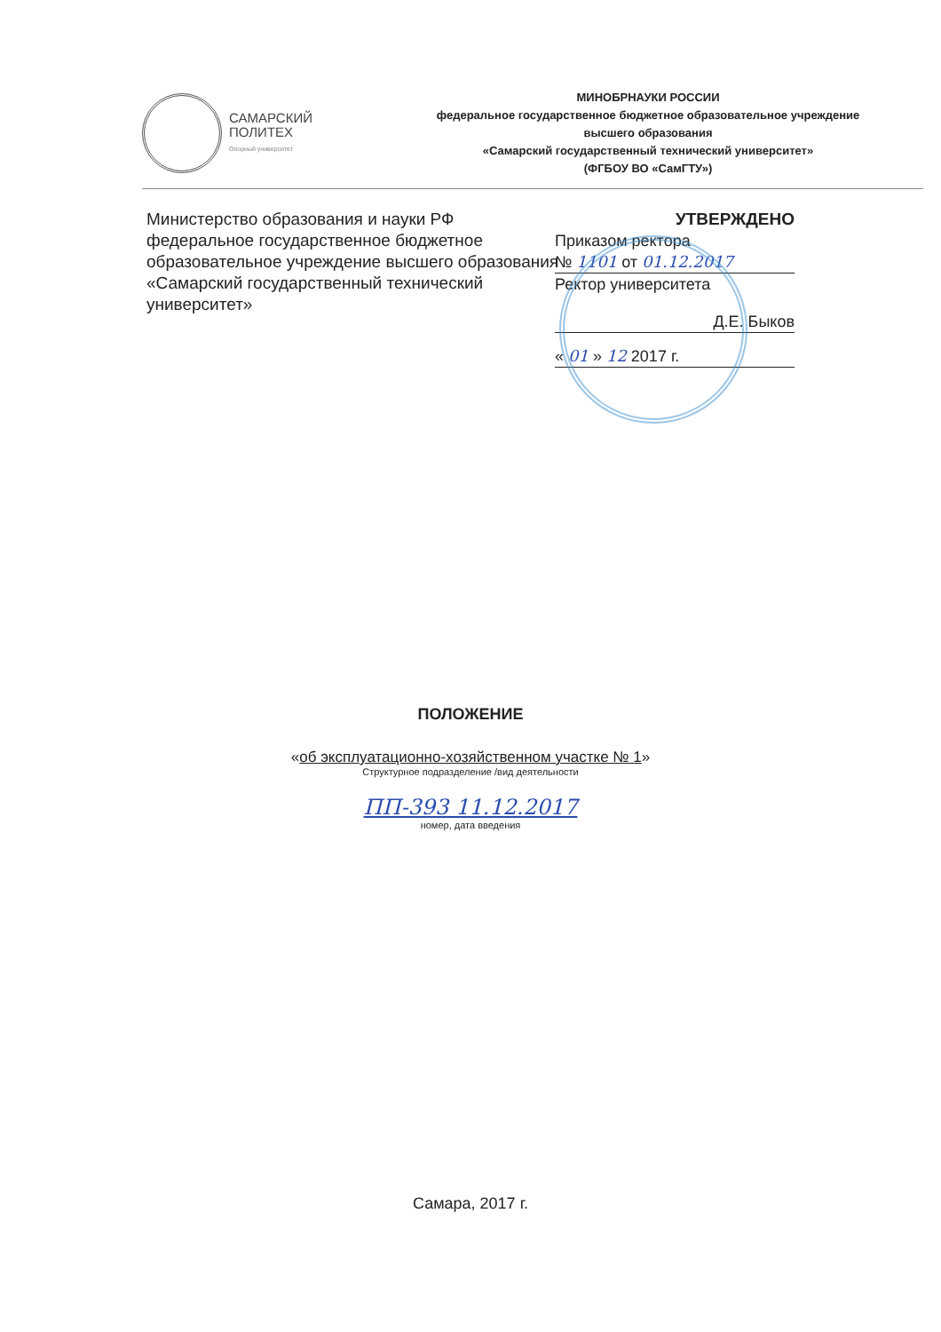САМАРСКИЙ
ПОЛИТЕХ
Опорный университет
МИНОБРНАУКИ РОССИИ
федеральное государственное бюджетное образовательное учреждение
высшего образования
«Самарский государственный технический университет»
(ФГБОУ ВО «СамГТУ»)
Министерство образования и науки РФ федеральное государственное бюджетное образовательное учреждение высшего образования «Самарский государственный технический университет»
УТВЕРЖДЕНО
Приказом ректора
№ 1101 от 01.12.2017
Ректор университета
Д.Е. Быков
« 01 » 12 2017 г.
ПОЛОЖЕНИЕ
«об эксплуатационно-хозяйственном участке № 1»
Структурное подразделение /вид деятельности
ПП-393 11.12.2017
номер, дата введения
Самара, 2017 г.